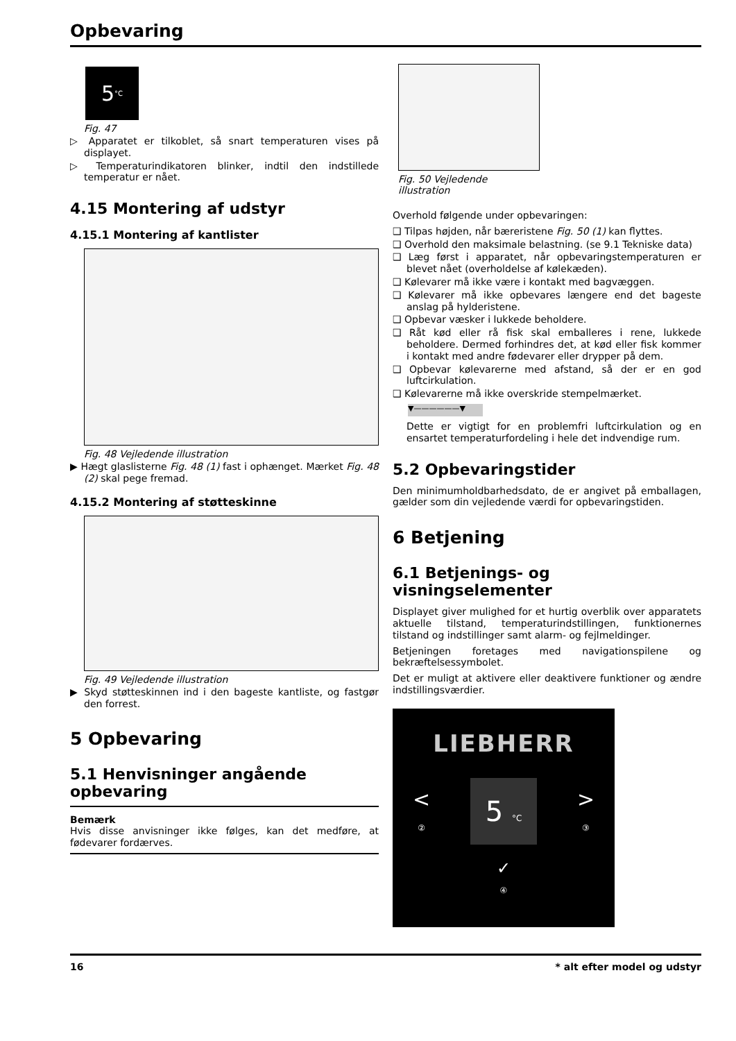Opbevaring
5 °C
Fig. 47
▷ Apparatet er tilkoblet, så snart temperaturen vises på displayet.
▷ Temperaturindikatoren blinker, indtil den indstillede temperatur er nået.
4.15 Montering af udstyr
4.15.1 Montering af kantlister
Fig. 48 Vejledende illustration
▶ Hægt glaslisterne Fig. 48 (1) fast i ophænget. Mærket Fig. 48 (2) skal pege fremad.
4.15.2 Montering af støtteskinne
Fig. 49 Vejledende illustration
▶ Skyd støtteskinnen ind i den bageste kantliste, og fastgør den forrest.
5 Opbevaring
5.1 Henvisninger angående opbevaring
Bemærk
Hvis disse anvisninger ikke følges, kan det medføre, at fødevarer fordærves.
Fig. 50 Vejledende illustration
Overhold følgende under opbevaringen:
❑ Tilpas højden, når bæreristene Fig. 50 (1) kan flyttes.
❑ Overhold den maksimale belastning. (se 9.1 Tekniske data)
❑ Læg først i apparatet, når opbevaringstemperaturen er blevet nået (overholdelse af kølekæden).
❑ Kølevarer må ikke være i kontakt med bagvæggen.
❑ Kølevarer må ikke opbevares længere end det bageste anslag på hylderistene.
❑ Opbevar væsker i lukkede beholdere.
❑ Råt kød eller rå fisk skal emballeres i rene, lukkede beholdere. Dermed forhindres det, at kød eller fisk kommer i kontakt med andre fødevarer eller drypper på dem.
❑ Opbevar kølevarerne med afstand, så der er en god luftcirkulation.
❑ Kølevarerne må ikke overskride stempelmærket.
▼——————▼
Dette er vigtigt for en problemfri luftcirkulation og en ensartet temperaturfordeling i hele det indvendige rum.
5.2 Opbevaringstider
Den minimumholdbarhedsdato, de er angivet på emballagen, gælder som din vejledende værdi for opbevaringstiden.
6 Betjening
6.1 Betjenings- og visningselementer
Displayet giver mulighed for et hurtig overblik over apparatets aktuelle tilstand, temperaturindstillingen, funktionernes tilstand og indstillinger samt alarm- og fejlmeldinger.
Betjeningen foretages med navigationspilene og bekræftelsessymbolet.
Det er muligt at aktivere eller deaktivere funktioner og ændre indstillingsværdier.
LIEBHERR
<
②
5 °C
>
③
✓
④
16 * alt efter model og udstyr